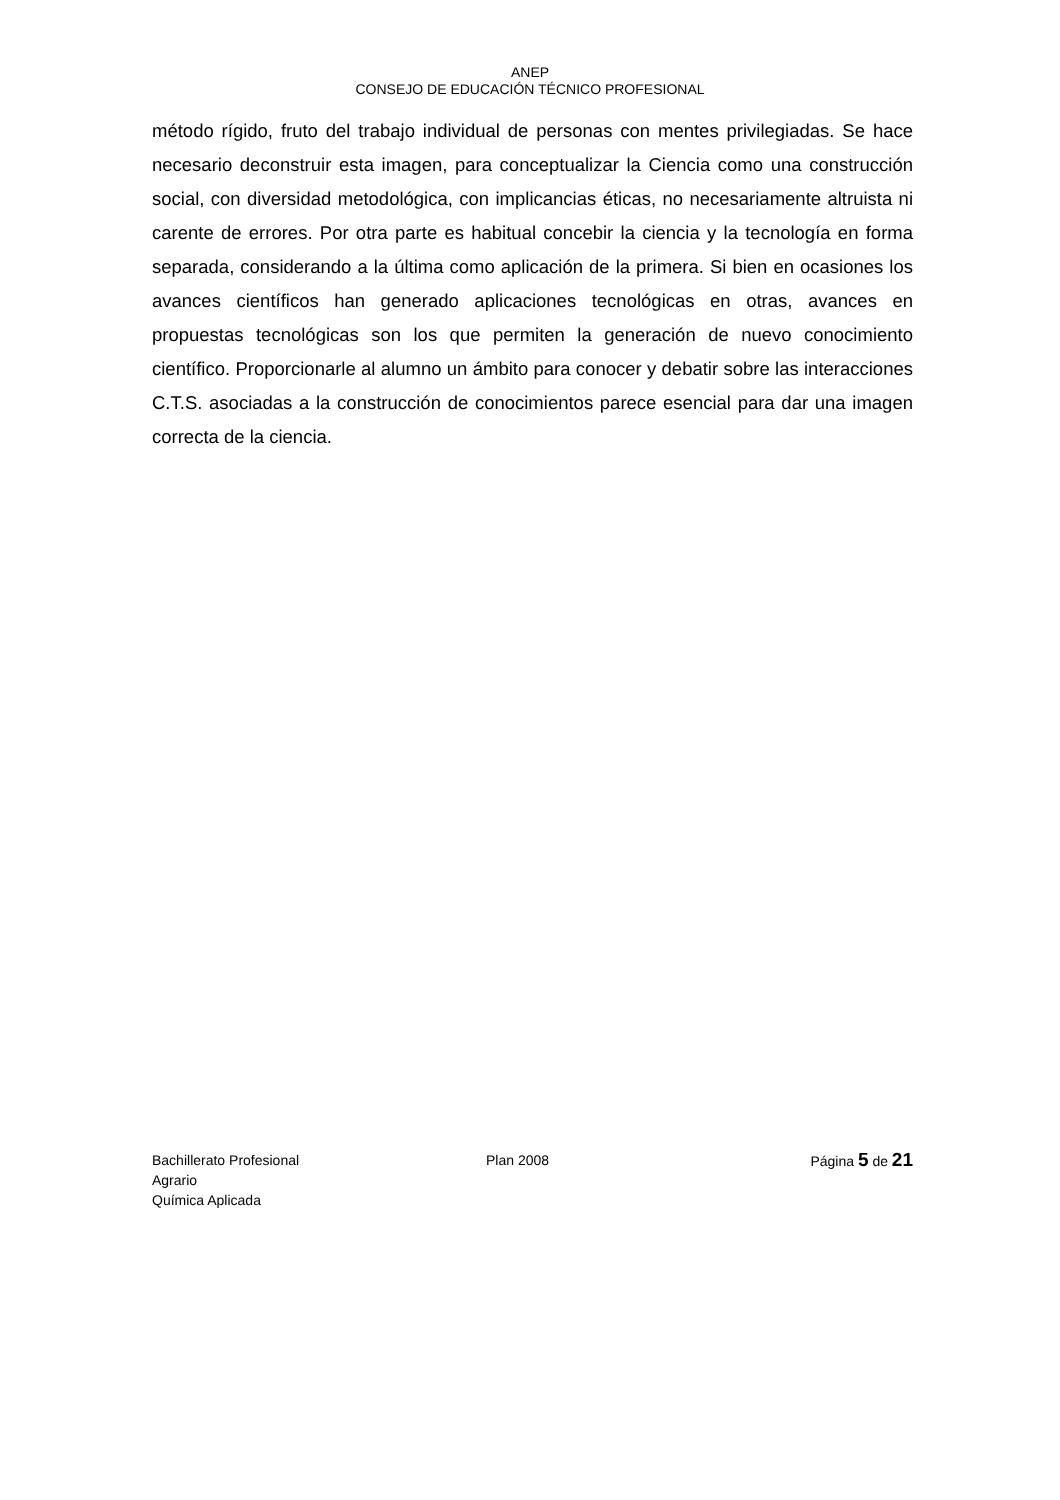ANEP
CONSEJO DE EDUCACIÓN TÉCNICO PROFESIONAL
método rígido, fruto del trabajo individual de personas con mentes privilegiadas. Se hace necesario deconstruir esta imagen, para conceptualizar la Ciencia como una construcción social, con diversidad metodológica, con implicancias éticas, no necesariamente altruista ni carente de errores. Por otra parte es habitual concebir la ciencia y la tecnología en forma separada, considerando a la última como aplicación de la primera. Si bien en ocasiones los avances científicos han generado aplicaciones tecnológicas en otras, avances en propuestas tecnológicas son los que permiten la generación de nuevo conocimiento científico. Proporcionarle al alumno un ámbito para conocer y debatir sobre las interacciones C.T.S. asociadas a la construcción de conocimientos parece esencial para dar una imagen correcta de la ciencia.
Bachillerato Profesional
Agrario
Química Aplicada
Plan 2008 Página 5 de 21